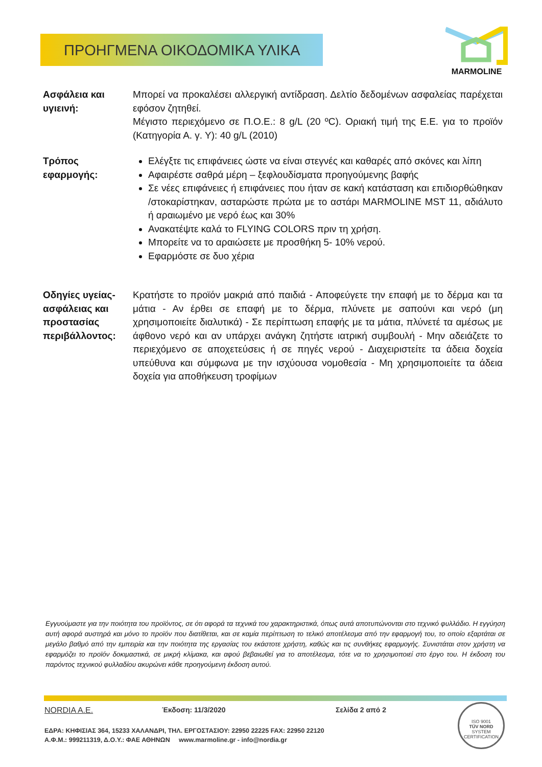ΠΡΟΗΓΜΕΝΑ ΟΙΚΟΔΟΜΙΚΑ ΥΛΙΚΑ
MARMOLINE
Ασφάλεια και υγιεινή:
Μπορεί να προκαλέσει αλλεργική αντίδραση. Δελτίο δεδομένων ασφαλείας παρέχεται εφόσον ζητηθεί.
Μέγιστο περιεχόμενο σε Π.Ο.Ε.: 8 g/L (20 ºC). Οριακή τιμή της Ε.Ε. για το προϊόν (Κατηγορία Α. γ. Υ): 40 g/L (2010)
Τρόπος εφαρμογής:
Ελέγξτε τις επιφάνειες ώστε να είναι στεγνές και καθαρές από σκόνες και λίπη
Αφαιρέστε σαθρά μέρη – ξεφλουδίσματα προηγούμενης βαφής
Σε νέες επιφάνειες ή επιφάνειες που ήταν σε κακή κατάσταση και επιδιορθώθηκαν /στοκαρίστηκαν, ασταρώστε πρώτα με το αστάρι MARMOLINE MST 11, αδιάλυτο ή αραιωμένο με νερό έως και 30%
Ανακατέψτε καλά το FLYING COLORS πριν τη χρήση.
Μπορείτε να το αραιώσετε με προσθήκη 5- 10% νερού.
Εφαρμόστε σε δυο χέρια
Οδηγίες υγείας-ασφάλειας και προστασίας περιβάλλοντος:
Κρατήστε το προϊόν μακριά από παιδιά - Αποφεύγετε την επαφή με το δέρμα και τα μάτια - Αν έρθει σε επαφή με το δέρμα, πλύνετε με σαπούνι και νερό (μη χρησιμοποιείτε διαλυτικά) - Σε περίπτωση επαφής με τα μάτια, πλύνετέ τα αμέσως με άφθονο νερό και αν υπάρχει ανάγκη ζητήστε ιατρική συμβουλή - Μην αδειάζετε το περιεχόμενο σε αποχετεύσεις ή σε πηγές νερού - Διαχειριστείτε τα άδεια δοχεία υπεύθυνα και σύμφωνα με την ισχύουσα νομοθεσία - Μη χρησιμοποιείτε τα άδεια δοχεία για αποθήκευση τροφίμων
Εγγυούμαστε για την ποιότητα του προϊόντος, σε ότι αφορά τα τεχνικά του χαρακτηριστικά, όπως αυτά αποτυπώνονται στο τεχνικό φυλλάδιο. Η εγγύηση αυτή αφορά αυστηρά και μόνο το προϊόν που διατίθεται, και σε καμία περίπτωση το τελικό αποτέλεσμα από την εφαρμογή του, το οποίο εξαρτάται σε μεγάλο βαθμό από την εμπειρία και την ποιότητα της εργασίας του εκάστοτε χρήστη, καθώς και τις συνθήκες εφαρμογής. Συνιστάται στον χρήστη να εφαρμόζει το προϊόν δοκιμαστικά, σε μικρή κλίμακα, και αφού βεβαιωθεί για το αποτέλεσμα, τότε να το χρησιμοποιεί στο έργο του. Η έκδοση του παρόντος τεχνικού φυλλαδίου ακυρώνει κάθε προηγούμενη έκδοση αυτού.
NORDIA A.E. Έκδοση: 11/3/2020 Σελίδα 2 από 2
ΕΔΡΑ: ΚΗΦΙΣΙΑΣ 364, 15233 ΧΑΛΑΝΔΡΙ, ΤΗΛ. ΕΡΓΟΣΤΑΣΙΟΥ: 22950 22225 FAX: 22950 22120
Α.Φ.Μ.: 999211319, Δ.Ο.Υ.: ΦΑΕ ΑΘΗΝΩΝ www.marmoline.gr - info@nordia.gr
ISO 9001
TÜV NORD
SYSTEM CERTIFICATION